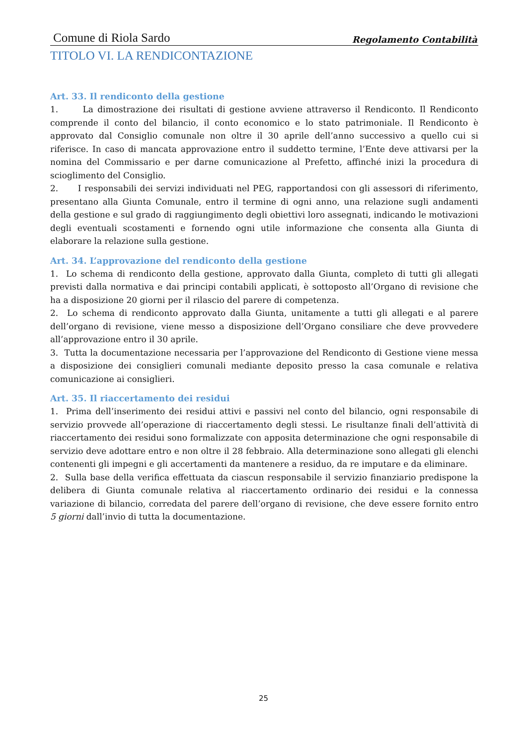Comune di Riola Sardo Regolamento Contabilità
TITOLO VI. LA RENDICONTAZIONE
Art. 33. Il rendiconto della gestione
1. La dimostrazione dei risultati di gestione avviene attraverso il Rendiconto. Il Rendiconto comprende il conto del bilancio, il conto economico e lo stato patrimoniale. Il Rendiconto è approvato dal Consiglio comunale non oltre il 30 aprile dell’anno successivo a quello cui si riferisce. In caso di mancata approvazione entro il suddetto termine, l’Ente deve attivarsi per la nomina del Commissario e per darne comunicazione al Prefetto, affinché inizi la procedura di scioglimento del Consiglio.
2. I responsabili dei servizi individuati nel PEG, rapportandosi con gli assessori di riferimento, presentano alla Giunta Comunale, entro il termine di ogni anno, una relazione sugli andamenti della gestione e sul grado di raggiungimento degli obiettivi loro assegnati, indicando le motivazioni degli eventuali scostamenti e fornendo ogni utile informazione che consenta alla Giunta di elaborare la relazione sulla gestione.
Art. 34. L’approvazione del rendiconto della gestione
1. Lo schema di rendiconto della gestione, approvato dalla Giunta, completo di tutti gli allegati previsti dalla normativa e dai principi contabili applicati, è sottoposto all’Organo di revisione che ha a disposizione 20 giorni per il rilascio del parere di competenza.
2. Lo schema di rendiconto approvato dalla Giunta, unitamente a tutti gli allegati e al parere dell’organo di revisione, viene messo a disposizione dell’Organo consiliare che deve provvedere all’approvazione entro il 30 aprile.
3. Tutta la documentazione necessaria per l’approvazione del Rendiconto di Gestione viene messa a disposizione dei consiglieri comunali mediante deposito presso la casa comunale e relativa comunicazione ai consiglieri.
Art. 35. Il riaccertamento dei residui
1. Prima dell’inserimento dei residui attivi e passivi nel conto del bilancio, ogni responsabile di servizio provvede all’operazione di riaccertamento degli stessi. Le risultanze finali dell’attività di riaccertamento dei residui sono formalizzate con apposita determinazione che ogni responsabile di servizio deve adottare entro e non oltre il 28 febbraio. Alla determinazione sono allegati gli elenchi contenenti gli impegni e gli accertamenti da mantenere a residuo, da re imputare e da eliminare.
2. Sulla base della verifica effettuata da ciascun responsabile il servizio finanziario predispone la delibera di Giunta comunale relativa al riaccertamento ordinario dei residui e la connessa variazione di bilancio, corredata del parere dell’organo di revisione, che deve essere fornito entro 5 giorni dall’invio di tutta la documentazione.
25